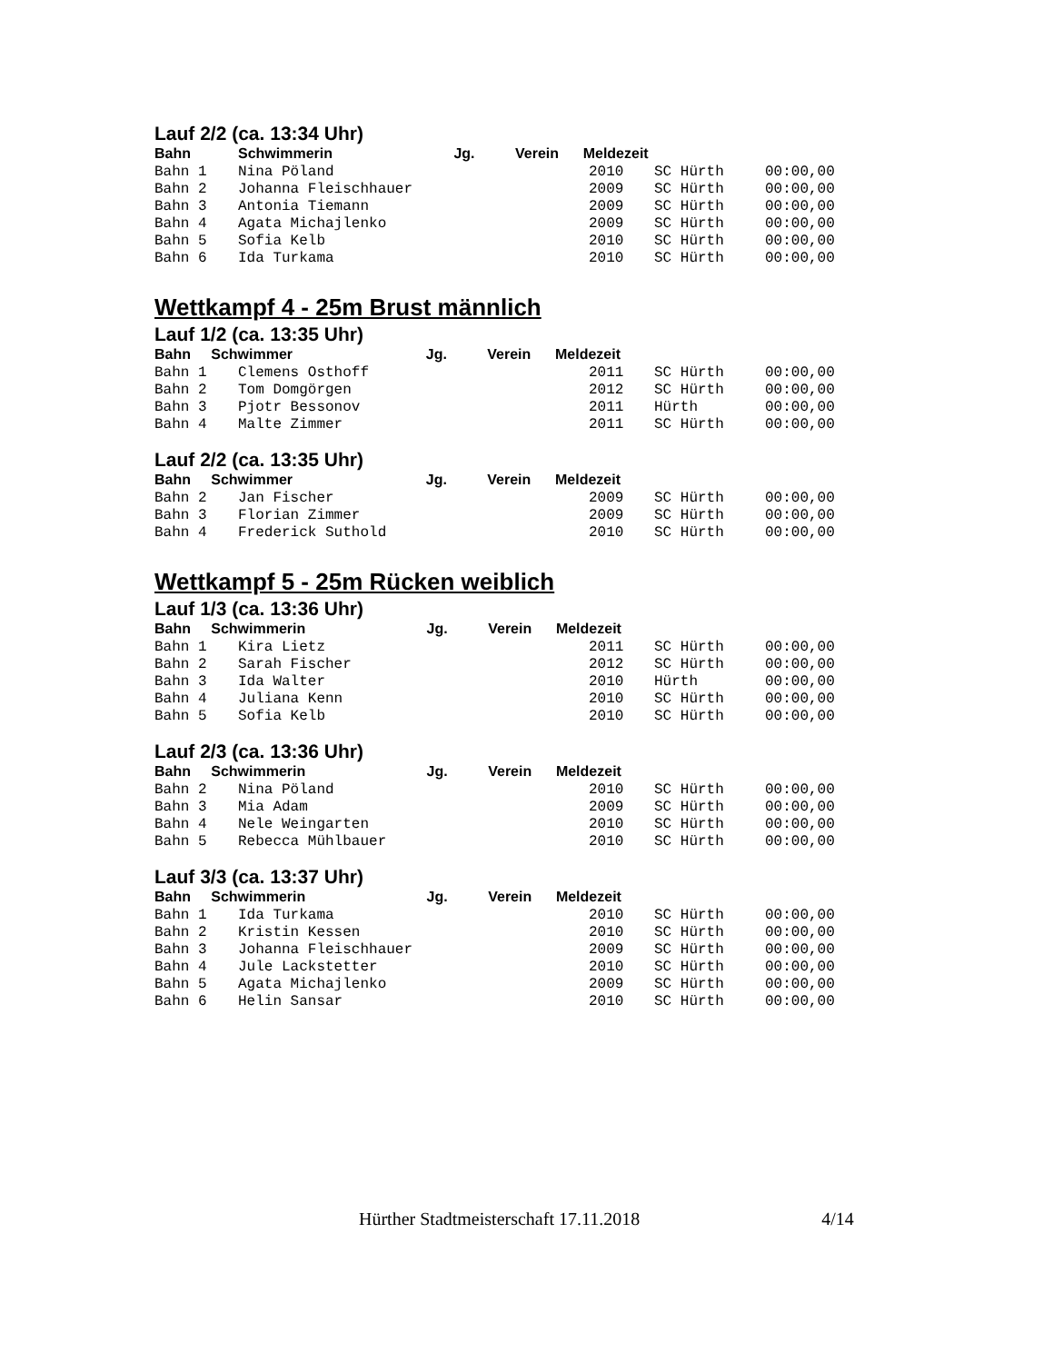Lauf 2/2 (ca. 13:34 Uhr)
| Bahn | Schwimmerin Jg. Verein Meldezeit | | | |
| --- | --- | --- | --- | --- |
| Bahn 1 | Nina Pöland | 2010 | SC Hürth | 00:00,00 |
| Bahn 2 | Johanna Fleischhauer | 2009 | SC Hürth | 00:00,00 |
| Bahn 3 | Antonia Tiemann | 2009 | SC Hürth | 00:00,00 |
| Bahn 4 | Agata Michajlenko | 2009 | SC Hürth | 00:00,00 |
| Bahn 5 | Sofia Kelb | 2010 | SC Hürth | 00:00,00 |
| Bahn 6 | Ida Turkama | 2010 | SC Hürth | 00:00,00 |
Wettkampf 4 - 25m Brust männlich
Lauf 1/2 (ca. 13:35 Uhr)
| Bahn Schwimmer Jg. Verein Meldezeit | | | | |
| --- | --- | --- | --- | --- |
| Bahn 1 | Clemens Osthoff | 2011 | SC Hürth | 00:00,00 |
| Bahn 2 | Tom Domgörgen | 2012 | SC Hürth | 00:00,00 |
| Bahn 3 | Pjotr Bessonov | 2011 | Hürth | 00:00,00 |
| Bahn 4 | Malte Zimmer | 2011 | SC Hürth | 00:00,00 |
Lauf 2/2 (ca. 13:35 Uhr)
| Bahn Schwimmer Jg. Verein Meldezeit | | | | |
| --- | --- | --- | --- | --- |
| Bahn 2 | Jan Fischer | 2009 | SC Hürth | 00:00,00 |
| Bahn 3 | Florian Zimmer | 2009 | SC Hürth | 00:00,00 |
| Bahn 4 | Frederick Suthold | 2010 | SC Hürth | 00:00,00 |
Wettkampf 5 - 25m Rücken weiblich
Lauf 1/3 (ca. 13:36 Uhr)
| Bahn Schwimmerin Jg. Verein Meldezeit | | | | |
| --- | --- | --- | --- | --- |
| Bahn 1 | Kira Lietz | 2011 | SC Hürth | 00:00,00 |
| Bahn 2 | Sarah Fischer | 2012 | SC Hürth | 00:00,00 |
| Bahn 3 | Ida Walter | 2010 | Hürth | 00:00,00 |
| Bahn 4 | Juliana Kenn | 2010 | SC Hürth | 00:00,00 |
| Bahn 5 | Sofia Kelb | 2010 | SC Hürth | 00:00,00 |
Lauf 2/3 (ca. 13:36 Uhr)
| Bahn Schwimmerin Jg. Verein Meldezeit | | | | |
| --- | --- | --- | --- | --- |
| Bahn 2 | Nina Pöland | 2010 | SC Hürth | 00:00,00 |
| Bahn 3 | Mia Adam | 2009 | SC Hürth | 00:00,00 |
| Bahn 4 | Nele Weingarten | 2010 | SC Hürth | 00:00,00 |
| Bahn 5 | Rebecca Mühlbauer | 2010 | SC Hürth | 00:00,00 |
Lauf 3/3 (ca. 13:37 Uhr)
| Bahn Schwimmerin Jg. Verein Meldezeit | | | | |
| --- | --- | --- | --- | --- |
| Bahn 1 | Ida Turkama | 2010 | SC Hürth | 00:00,00 |
| Bahn 2 | Kristin Kessen | 2010 | SC Hürth | 00:00,00 |
| Bahn 3 | Johanna Fleischhauer | 2009 | SC Hürth | 00:00,00 |
| Bahn 4 | Jule Lackstetter | 2010 | SC Hürth | 00:00,00 |
| Bahn 5 | Agata Michajlenko | 2009 | SC Hürth | 00:00,00 |
| Bahn 6 | Helin Sansar | 2010 | SC Hürth | 00:00,00 |
Hürther Stadtmeisterschaft 17.11.2018 4/14